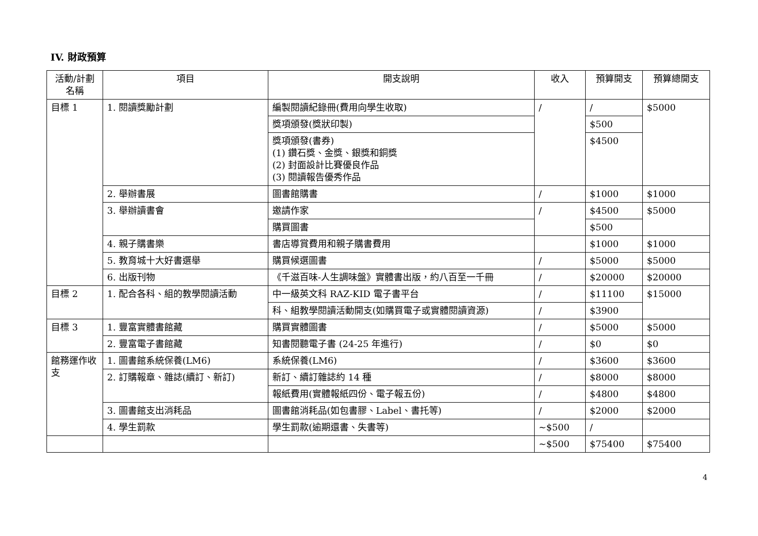IV. 財政預算
| 活動/計劃名稱 | 項目 | 開支說明 | 收入 | 預算開支 | 預算總開支 |
| --- | --- | --- | --- | --- | --- |
| 目標 1 | 1. 閱讀獎勵計劃 | 編製閱讀紀錄冊(費用向學生收取) | / | / | $5000 |
| | | 獎項頒發(獎狀印製) | | $500 | |
| | | 獎項頒發(書券) (1) 鑽石獎、金獎、銀獎和銅獎 (2) 封面設計比賽優良作品 (3) 閱讀報告優秀作品 | | $4500 | |
| | 2. 舉辦書展 | 圖書館購書 | / | $1000 | $1000 |
| | 3. 舉辦讀書會 | 邀請作家 | / | $4500 | $5000 |
| | | 購買圖書 | | $500 | |
| | 4. 親子購書樂 | 書店導賞費用和親子購書費用 | | $1000 | $1000 |
| | 5. 教育城十大好書選舉 | 購買候選圖書 | / | $5000 | $5000 |
| | 6. 出版刊物 | 《千滋百味-人生調味盤》實體書出版，約八百至一千冊 | / | $20000 | $20000 |
| 目標 2 | 1. 配合各科、組的教學閱讀活動 | 中一級英文科 RAZ-KID 電子書平台 | / | $11100 | $15000 |
| | | 科、組教學閱讀活動開支(如購買電子或實體閱讀資源) | / | $3900 | |
| 目標 3 | 1. 豐富實體書館藏 | 購買實體圖書 | / | $5000 | $5000 |
| | 2. 豐富電子書館藏 | 知書閱聽電子書 (24-25 年進行) | / | $0 | $0 |
| 館務運作收支 | 1. 圖書館系統保養(LM6) | 系統保養(LM6) | / | $3600 | $3600 |
| | 2. 訂購報章、雜誌(續訂、新訂) | 新訂、續訂雜誌約 14 種 | / | $8000 | $8000 |
| | | 報紙費用(實體報紙四份、電子報五份) | / | $4800 | $4800 |
| | 3. 圖書館支出消耗品 | 圖書館消耗品(如包書膠、Label、書托等) | / | $2000 | $2000 |
| | 4. 學生罰款 | 學生罰款(逾期還書、失書等) | ~$500 | / | |
| | | | ~$500 | $75400 | $75400 |
4